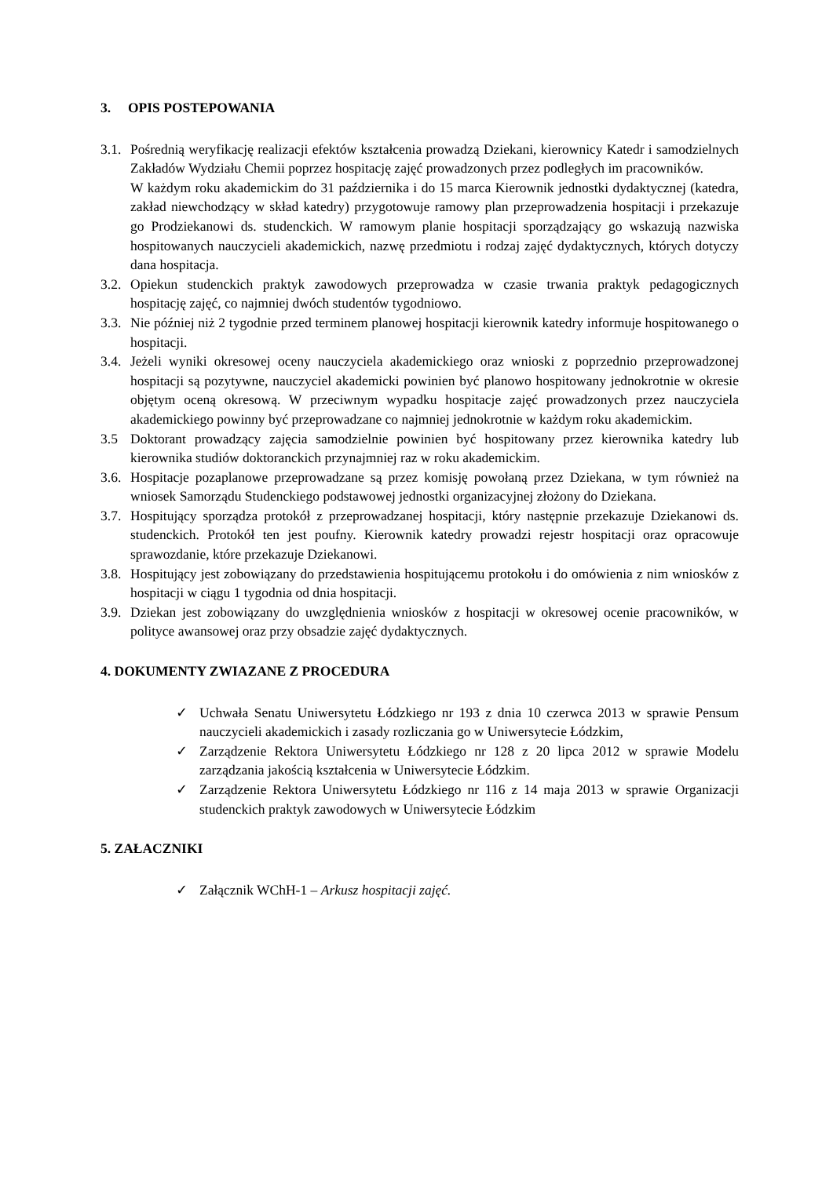3. OPIS POSTEPOWANIA
3.1.
Pośrednią weryfikację realizacji efektów kształcenia prowadzą Dziekani, kierownicy Katedr i samodzielnych Zakładów Wydziału Chemii poprzez hospitację zajęć prowadzonych przez podległych im pracowników.
W każdym roku akademickim do 31 października i do 15 marca Kierownik jednostki dydaktycznej (katedra, zakład niewchodzący w skład katedry) przygotowuje ramowy plan przeprowadzenia hospitacji i przekazuje go Prodziekanowi ds. studenckich. W ramowym planie hospitacji sporządzający go wskazują nazwiska hospitowanych nauczycieli akademickich, nazwę przedmiotu i rodzaj zajęć dydaktycznych, których dotyczy dana hospitacja.
3.2.
Opiekun studenckich praktyk zawodowych przeprowadza w czasie trwania praktyk pedagogicznych hospitację zajęć, co najmniej dwóch studentów tygodniowo.
3.3.
Nie później niż 2 tygodnie przed terminem planowej hospitacji kierownik katedry informuje hospitowanego o hospitacji.
3.4.
Jeżeli wyniki okresowej oceny nauczyciela akademickiego oraz wnioski z poprzednio przeprowadzonej hospitacji są pozytywne, nauczyciel akademicki powinien być planowo hospitowany jednokrotnie w okresie objętym oceną okresową. W przeciwnym wypadku hospitacje zajęć prowadzonych przez nauczyciela akademickiego powinny być przeprowadzane co najmniej jednokrotnie w każdym roku akademickim.
3.5 Doktorant prowadzący zajęcia samodzielnie powinien być hospitowany przez kierownika katedry lub kierownika studiów doktoranckich przynajmniej raz w roku akademickim.
3.6.
Hospitacje pozaplanowe przeprowadzane są przez komisję powołaną przez Dziekana, w tym również na wniosek Samorządu Studenckiego podstawowej jednostki organizacyjnej złożony do Dziekana.
3.7.
Hospitujący sporządza protokół z przeprowadzanej hospitacji, który następnie przekazuje Dziekanowi ds. studenckich. Protokół ten jest poufny. Kierownik katedry prowadzi rejestr hospitacji oraz opracowuje sprawozdanie, które przekazuje Dziekanowi.
3.8.
Hospitujący jest zobowiązany do przedstawienia hospitującemu protokołu i do omówienia z nim wniosków z hospitacji w ciągu 1 tygodnia od dnia hospitacji.
3.9.
Dziekan jest zobowiązany do uwzględnienia wniosków z hospitacji w okresowej ocenie pracowników, w polityce awansowej oraz przy obsadzie zajęć dydaktycznych.
4. DOKUMENTY ZWIAZANE Z PROCEDURA
✓ Uchwała Senatu Uniwersytetu Łódzkiego nr 193 z dnia 10 czerwca 2013 w sprawie Pensum nauczycieli akademickich i zasady rozliczania go w Uniwersytecie Łódzkim,
✓ Zarządzenie Rektora Uniwersytetu Łódzkiego nr 128 z 20 lipca 2012 w sprawie Modelu zarządzania jakością kształcenia w Uniwersytecie Łódzkim.
✓ Zarządzenie Rektora Uniwersytetu Łódzkiego nr 116 z 14 maja 2013 w sprawie Organizacji studenckich praktyk zawodowych w Uniwersytecie Łódzkim
5. ZAŁACZNIKI
✓ Załącznik WChH-1 – Arkusz hospitacji zajęć.